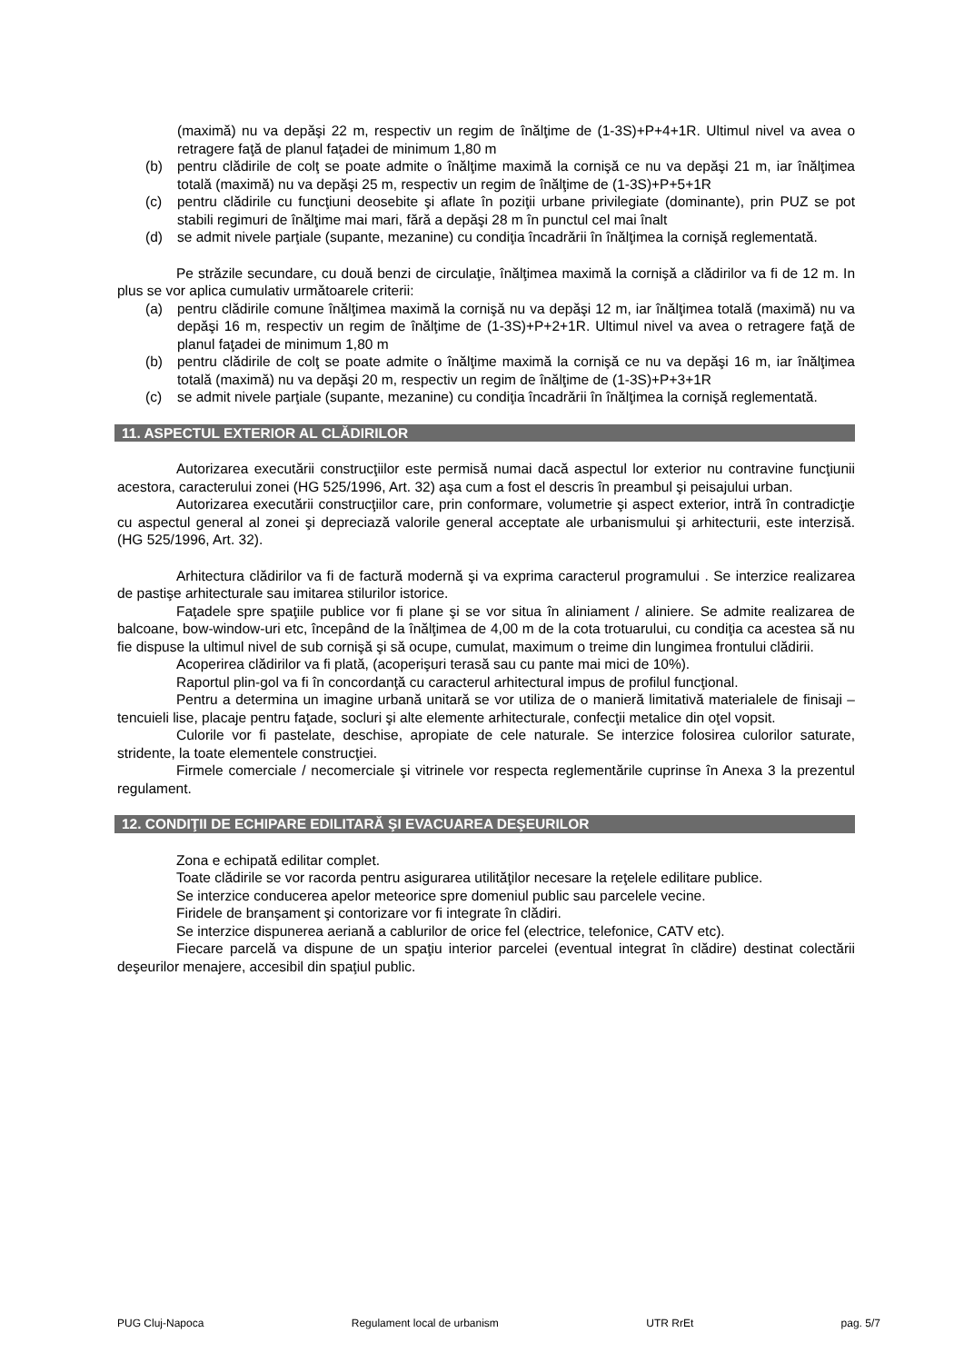(maximă) nu va depăşi 22 m, respectiv un regim de înălţime de (1-3S)+P+4+1R. Ultimul nivel va avea o retragere faţă de planul faţadei de minimum 1,80 m
(b) pentru clădirile de colţ se poate admite o înălţime maximă la cornişă ce nu va depăşi 21 m, iar înălţimea totală (maximă) nu va depăşi 25 m, respectiv un regim de înălţime de (1-3S)+P+5+1R
(c) pentru clădirile cu funcţiuni deosebite şi aflate în poziţii urbane privilegiate (dominante), prin PUZ se pot stabili regimuri de înălţime mai mari, fără a depăşi 28 m în punctul cel mai înalt
(d) se admit nivele parţiale (supante, mezanine) cu condiţia încadrării în înălţimea la cornişă reglementată.
Pe străzile secundare, cu două benzi de circulaţie, înălţimea maximă la cornişă a clădirilor va fi de 12 m. In plus se vor aplica cumulativ următoarele criterii:
(a) pentru clădirile comune înălţimea maximă la cornişă nu va depăşi 12 m, iar înălţimea totală (maximă) nu va depăşi 16 m, respectiv un regim de înălţime de (1-3S)+P+2+1R. Ultimul nivel va avea o retragere faţă de planul faţadei de minimum 1,80 m
(b) pentru clădirile de colţ se poate admite o înălţime maximă la cornişă ce nu va depăşi 16 m, iar înălţimea totală (maximă) nu va depăşi 20 m, respectiv un regim de înălţime de (1-3S)+P+3+1R
(c) se admit nivele parţiale (supante, mezanine) cu condiţia încadrării în înălţimea la cornişă reglementată.
11. ASPECTUL EXTERIOR AL CLĂDIRILOR
Autorizarea executării construcţiilor este permisă numai dacă aspectul lor exterior nu contravine funcţiunii acestora, caracterului zonei (HG 525/1996, Art. 32) aşa cum a fost el descris în preambul şi peisajului urban.
Autorizarea executării construcţiilor care, prin conformare, volumetrie şi aspect exterior, intră în contradicţie cu aspectul general al zonei şi depreciază valorile general acceptate ale urbanismului şi arhitecturii, este interzisă. (HG 525/1996, Art. 32).
Arhitectura clădirilor va fi de factură modernă şi va exprima caracterul programului . Se interzice realizarea de pastişe arhitecturale sau imitarea stilurilor istorice.
Faţadele spre spaţiile publice vor fi plane şi se vor situa în aliniament / aliniere. Se admite realizarea de balcoane, bow-window-uri etc, începând de la înălţimea de 4,00 m de la cota trotuarului, cu condiţia ca acestea să nu fie dispuse la ultimul nivel de sub cornişă şi să ocupe, cumulat, maximum o treime din lungimea frontului clădirii.
Acoperirea clădirilor va fi plată, (acoperişuri terasă sau cu pante mai mici de 10%).
Raportul plin-gol va fi în concordanţă cu caracterul arhitectural impus de profilul funcţional.
Pentru a determina un imagine urbană unitară se vor utiliza de o manieră limitativă materialele de finisaji – tencuieli lise, placaje pentru faţade, socluri şi alte elemente arhitecturale, confecţii metalice din oţel vopsit.
Culorile vor fi pastelate, deschise, apropiate de cele naturale. Se interzice folosirea culorilor saturate, stridente, la toate elementele construcţiei.
Firmele comerciale / necomerciale şi vitrinele vor respecta reglementările cuprinse în Anexa 3 la prezentul regulament.
12. CONDIŢII DE ECHIPARE EDILITARĂ ŞI EVACUAREA DEŞEURILOR
Zona e echipată edilitar complet.
Toate clădirile se vor racorda pentru asigurarea utilităţilor necesare la reţelele edilitare publice.
Se interzice conducerea apelor meteorice spre domeniul public sau parcelele vecine.
Firidele de branşament şi contorizare vor fi integrate în clădiri.
Se interzice dispunerea aeriană a cablurilor de orice fel (electrice, telefonice, CATV etc).
Fiecare parcelă va dispune de un spaţiu interior parcelei (eventual integrat în clădire) destinat colectării deşeurilor menajere, accesibil din spaţiul public.
PUG Cluj-Napoca Regulament local de urbanism UTR RrEt pag. 5/7